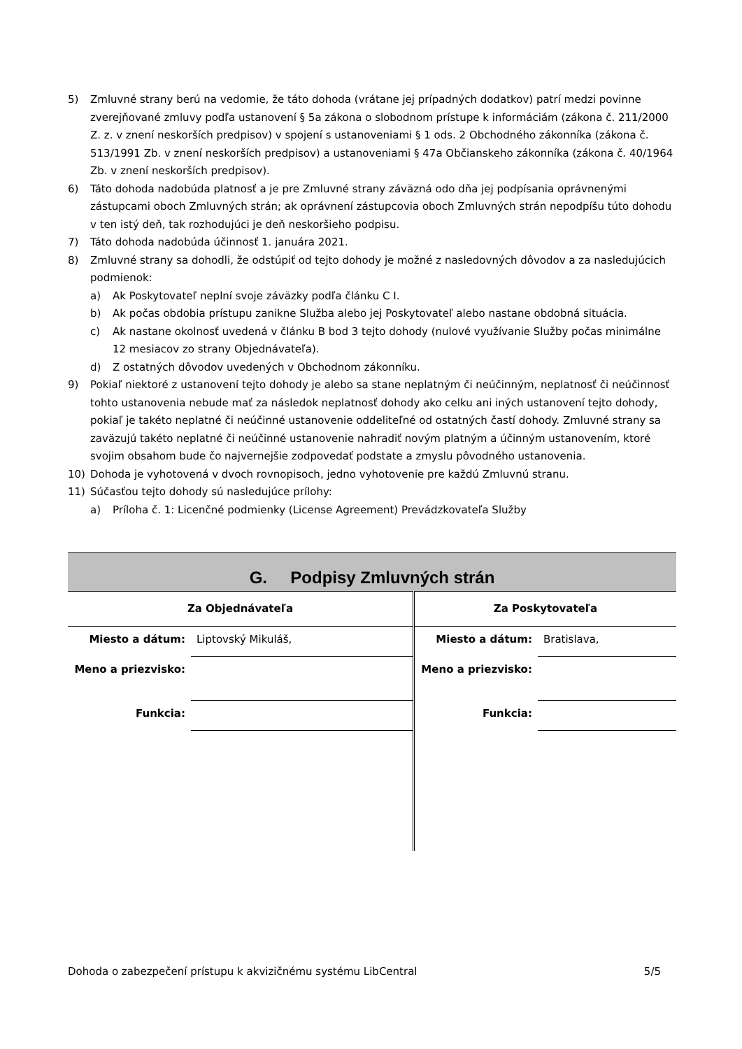5) Zmluvné strany berú na vedomie, že táto dohoda (vrátane jej prípadných dodatkov) patrí medzi povinne zverejňované zmluvy podľa ustanovení § 5a zákona o slobodnom prístupe k informáciám (zákona č. 211/2000 Z. z. v znení neskorších predpisov) v spojení s ustanoveniami § 1 ods. 2 Obchodného zákonníka (zákona č. 513/1991 Zb. v znení neskorších predpisov) a ustanoveniami § 47a Občianskeho zákonníka (zákona č. 40/1964 Zb. v znení neskorších predpisov).
6) Táto dohoda nadobúda platnosť a je pre Zmluvné strany záväzná odo dňa jej podpísania oprávnenými zástupcami oboch Zmluvných strán; ak oprávnení zástupcovia oboch Zmluvných strán nepodpíšu túto dohodu v ten istý deň, tak rozhodujúci je deň neskoršieho podpisu.
7) Táto dohoda nadobúda účinnosť 1. januára 2021.
8) Zmluvné strany sa dohodli, že odstúpiť od tejto dohody je možné z nasledovných dôvodov a za nasledujúcich podmienok:
a) Ak Poskytovateľ neplní svoje záväzky podľa článku C I.
b) Ak počas obdobia prístupu zanikne Služba alebo jej Poskytovateľ alebo nastane obdobná situácia.
c) Ak nastane okolnosť uvedená v článku B bod 3 tejto dohody (nulové využívanie Služby počas minimálne 12 mesiacov zo strany Objednávateľa).
d) Z ostatných dôvodov uvedených v Obchodnom zákonníku.
9) Pokiaľ niektoré z ustanovení tejto dohody je alebo sa stane neplatným či neúčinným, neplatnosť či neúčinnosť tohto ustanovenia nebude mať za následok neplatnosť dohody ako celku ani iných ustanovení tejto dohody, pokiaľ je takéto neplatné či neúčinné ustanovenie oddeliteľné od ostatných častí dohody. Zmluvné strany sa zaväzujú takéto neplatné či neúčinné ustanovenie nahradiť novým platným a účinným ustanovením, ktoré svojim obsahom bude čo najvernejšie zodpovedať podstate a zmyslu pôvodného ustanovenia.
10) Dohoda je vyhotovená v dvoch rovnopisoch, jedno vyhotovenie pre každú Zmluvnú stranu.
11) Súčasťou tejto dohody sú nasledujúce prílohy:
a) Príloha č. 1: Licenčné podmienky (License Agreement) Prevádzkovateľa Služby
| G. Podpisy Zmluvných strán | | | |
| Za Objednávateľa | | Za Poskytovateľa | |
| Miesto a dátum: | Liptovský Mikuláš, | Miesto a dátum: | Bratislava, |
| Meno a priezvisko: | | Meno a priezvisko: | |
| Funkcia: | | Funkcia: | |
Dohoda o zabezpečení prístupu k akvizičnému systému LibCentral 5/5